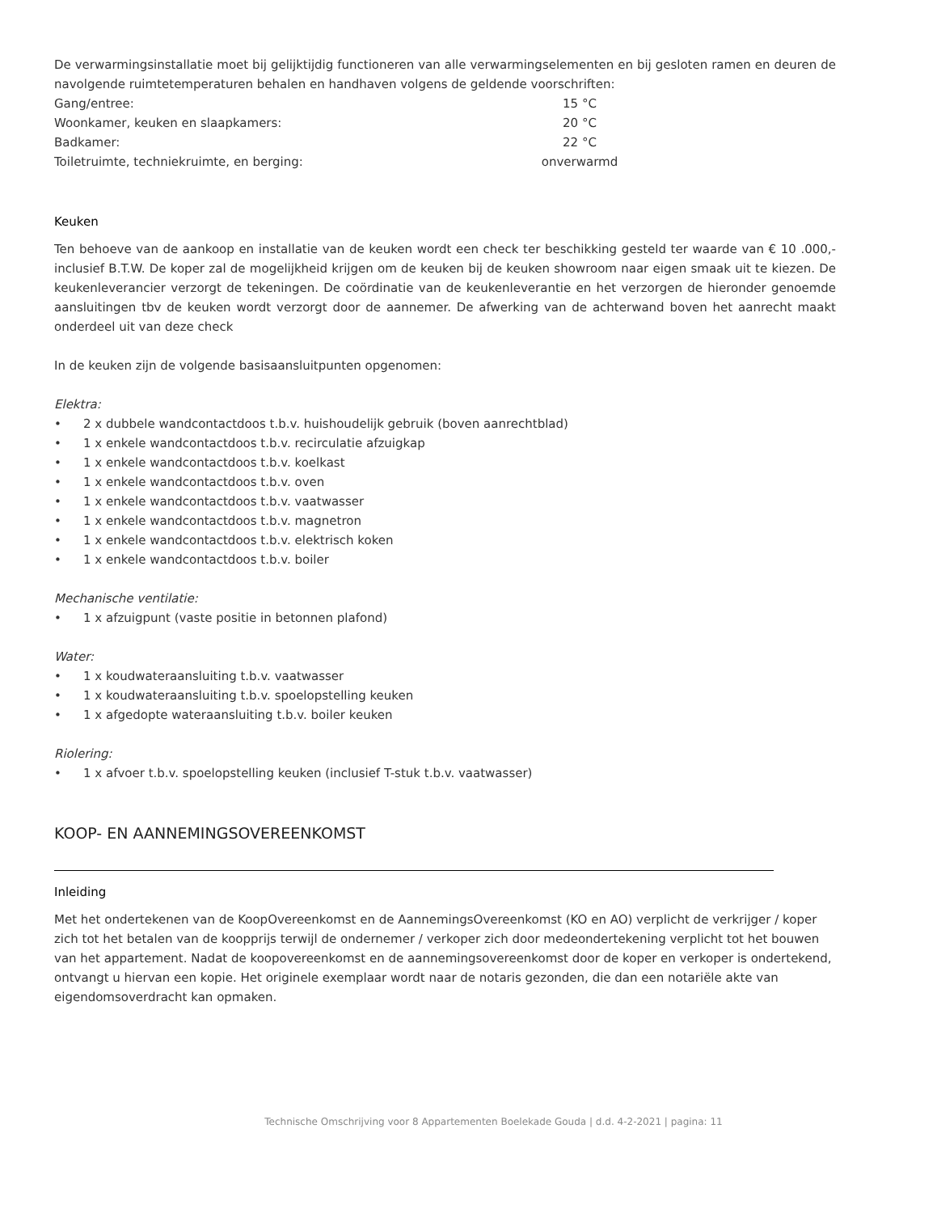De verwarmingsinstallatie moet bij gelijktijdig functioneren van alle verwarmingselementen en bij gesloten ramen en deuren de navolgende ruimtetemperaturen behalen en handhaven volgens de geldende voorschriften:
| Gang/entree: | 15 °C |
| Woonkamer, keuken en slaapkamers: | 20 °C |
| Badkamer: | 22 °C |
| Toiletruimte, techniekruimte, en berging: | onverwarmd |
Keuken
Ten behoeve van de aankoop en installatie van de keuken wordt een check ter beschikking gesteld ter waarde van € 10 .000,- inclusief B.T.W. De koper zal de mogelijkheid krijgen om de keuken bij de keuken showroom naar eigen smaak uit te kiezen. De keukenleverancier verzorgt de tekeningen. De coördinatie van de keukenleverantie en het verzorgen de hieronder genoemde aansluitingen tbv de keuken wordt verzorgt door de aannemer. De afwerking van de achterwand boven het aanrecht maakt onderdeel uit van deze check
In de keuken zijn de volgende basisaansluitpunten opgenomen:
Elektra:
• 2 x dubbele wandcontactdoos t.b.v. huishoudelijk gebruik (boven aanrechtblad)
• 1 x enkele wandcontactdoos t.b.v. recirculatie afzuigkap
• 1 x enkele wandcontactdoos t.b.v. koelkast
• 1 x enkele wandcontactdoos t.b.v. oven
• 1 x enkele wandcontactdoos t.b.v. vaatwasser
• 1 x enkele wandcontactdoos t.b.v. magnetron
• 1 x enkele wandcontactdoos t.b.v. elektrisch koken
• 1 x enkele wandcontactdoos t.b.v. boiler
Mechanische ventilatie:
• 1 x afzuigpunt (vaste positie in betonnen plafond)
Water:
• 1 x koudwateraansluiting t.b.v. vaatwasser
• 1 x koudwateraansluiting t.b.v. spoelopstelling keuken
• 1 x afgedopte wateraansluiting t.b.v. boiler keuken
Riolering:
• 1 x afvoer t.b.v. spoelopstelling keuken (inclusief T-stuk t.b.v. vaatwasser)
KOOP- EN AANNEMINGSOVEREENKOMST
Inleiding
Met het ondertekenen van de KoopOvereenkomst en de AannemingsOvereenkomst (KO en AO) verplicht de verkrijger / koper zich tot het betalen van de koopprijs terwijl de ondernemer / verkoper zich door medeondertekening verplicht tot het bouwen van het appartement. Nadat de koopovereenkomst en de aannemingsovereenkomst door de koper en verkoper is ondertekend, ontvangt u hiervan een kopie. Het originele exemplaar wordt naar de notaris gezonden, die dan een notariële akte van eigendomsoverdracht kan opmaken.
Technische Omschrijving voor 8 Appartementen Boelekade Gouda | d.d. 4-2-2021 | pagina: 11